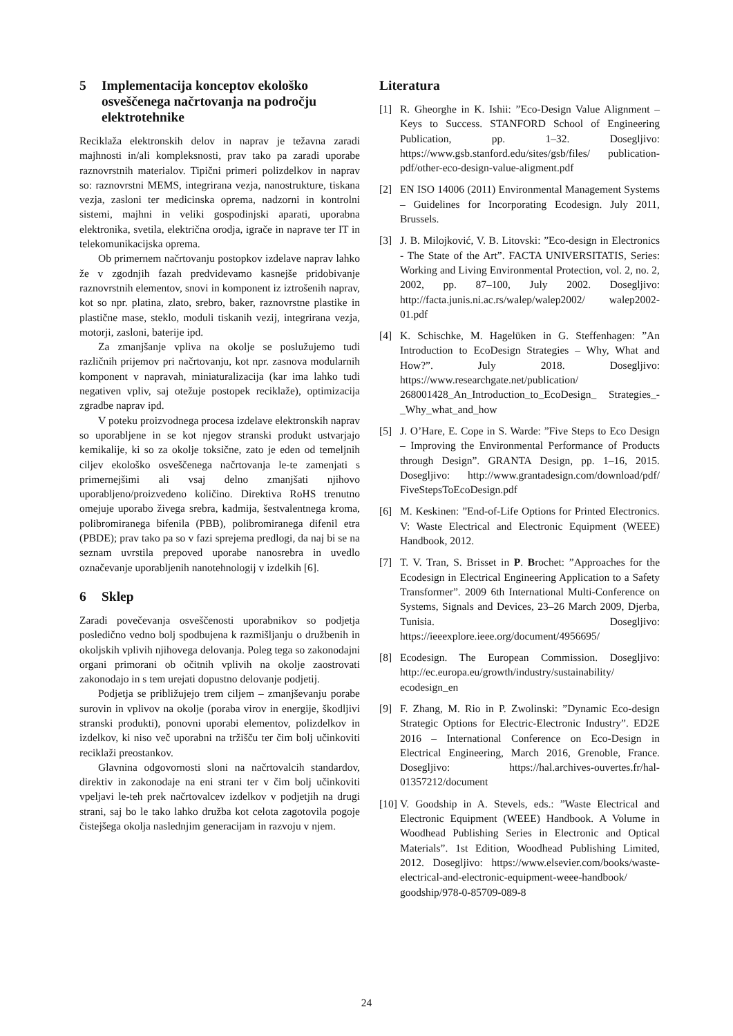5 Implementacija konceptov ekološko osveščenega načrtovanja na področju elektrotehnike
Recikla­ža elektronskih delov in naprav je težavna zaradi majhnosti in/ali kompleksnosti, prav tako pa zaradi uporabe raznovrstnih materialov. Tipični primeri polizdelkov in naprav so: raznovrstni MEMS, integrirana vezja, nanostrukture, tiskana vezja, zasloni ter medicinska oprema, nadzorni in kontrolni sistemi, majhni in veliki gospodinjski aparati, uporabna elektronika, svetila, električna orodja, igrače in naprave ter IT in telekomunikacijska oprema.
Ob primernem načrtovanju postopkov izdelave naprav lahko že v zgodnjih fazah predvidevamo kasnejše pridobivanje raznovrstnih elementov, snovi in komponent iz iztrošenih naprav, kot so npr. platina, zlato, srebro, baker, raznovrstne plastike in plastične mase, steklo, moduli tiskanih vezij, integrirana vezja, motorji, zasloni, baterije ipd.
Za zmanjšanje vpliva na okolje se poslužujemo tudi različnih prijemov pri načrtovanju, kot npr. zasnova modularnih komponent v napravah, miniaturalizacija (kar ima lahko tudi negativen vpliv, saj otežuje postopek reciklaže), optimizacija zgradbe naprav ipd.
V poteku proizvodnega procesa izdelave elektronskih naprav so uporabljene in se kot njegov stranski produkt ustvarjajo kemikalije, ki so za okolje toksične, zato je eden od temeljnih ciljev ekološko osveščenega načrtovanja le-te zamenjati s primernejšimi ali vsaj delno zmanjšati njihovo uporabljeno/proizvedeno količino. Direktiva RoHS trenutno omejuje uporabo živega srebra, kadmija, šestvalentnega kroma, polibromiranega bifenila (PBB), polibromiranega difenil etra (PBDE); prav tako pa so v fazi sprejema predlogi, da naj bi se na seznam uvrstila prepoved uporabe nanosrebra in uvedlo označevanje uporabljenih nanotehnologij v izdelkih [6].
6 Sklep
Zaradi povečevanja osveščenosti uporabnikov so podjetja posledično vedno bolj spodbujena k razmišljanju o družbenih in okoljskih vplivih njihovega delovanja. Poleg tega so zakonodajni organi primorani ob očitnih vplivih na okolje zaostrovati zakonodajo in s tem urejati dopustno delovanje podjetij.
Podjetja se približujejo trem ciljem – zmanjševanju porabe surovin in vplivov na okolje (poraba virov in energije, škodljivi stranski produkti), ponovni uporabi elementov, polizdelkov in izdelkov, ki niso več uporabni na tržišču ter čim bolj učinkoviti reciklaži preostankov.
Glavnina odgovornosti sloni na načrtovalcih standardov, direktiv in zakonodaje na eni strani ter v čim bolj učinkoviti vpeljavi le-teh prek načrtovalcev izdelkov v podjetjih na drugi strani, saj bo le tako lahko družba kot celota zagotovila pogoje čistejšega okolja naslednjim generacijam in razvoju v njem.
Literatura
[1] R. Gheorghe in K. Ishii: ”Eco-Design Value Alignment – Keys to Success. STANFORD School of Engineering Publication, pp. 1–32. Dosegljivo: https://www.gsb.stanford.edu/sites/gsb/files/ publication-pdf/other-eco-design-value-aligment.pdf
[2] EN ISO 14006 (2011) Environmental Management Systems – Guidelines for Incorporating Ecodesign. July 2011, Brussels.
[3] J. B. Milojković, V. B. Litovski: ”Eco-design in Electronics - The State of the Art”. FACTA UNIVERSITATIS, Series: Working and Living Environmental Protection, vol. 2, no. 2, 2002, pp. 87–100, July 2002. Dosegljivo: http://facta.junis.ni.ac.rs/walep/walep2002/ walep2002-01.pdf
[4] K. Schischke, M. Hagelüken in G. Steffenhagen: ”An Introduction to EcoDesign Strategies – Why, What and How?”. July 2018. Dosegljivo: https://www.researchgate.net/publication/ 268001428_An_Introduction_to_EcoDesign_ Strategies_-_Why_what_and_how
[5] J. O’Hare, E. Cope in S. Warde: ”Five Steps to Eco Design – Improving the Environmental Performance of Products through Design”. GRANTA Design, pp. 1–16, 2015. Dosegljivo: http://www.grantadesign.com/download/pdf/ FiveStepsToEcoDesign.pdf
[6] M. Keskinen: ”End-of-Life Options for Printed Electronics. V: Waste Electrical and Electronic Equipment (WEEE) Handbook, 2012.
[7] T. V. Tran, S. Brisset in P. Brochet: ”Approaches for the Ecodesign in Electrical Engineering Application to a Safety Transformer”. 2009 6th International Multi-Conference on Systems, Signals and Devices, 23–26 March 2009, Djerba, Tunisia. Dosegljivo: https://ieeexplore.ieee.org/document/4956695/
[8] Ecodesign. The European Commission. Dosegljivo: http://ec.europa.eu/growth/industry/sustainability/ ecodesign_en
[9] F. Zhang, M. Rio in P. Zwolinski: ”Dynamic Eco-design Strategic Options for Electric-Electronic Industry”. ED2E 2016 – International Conference on Eco-Design in Electrical Engineering, March 2016, Grenoble, France. Dosegljivo: https://hal.archives-ouvertes.fr/hal-01357212/document
[10]
V. Goodship in A. Stevels, eds.: ”Waste Electrical and Electronic Equipment (WEEE) Handbook. A Volume in Woodhead Publishing Series in Electronic and Optical Materials”. 1st Edition, Woodhead Publishing Limited, 2012. Dosegljivo: https://www.elsevier.com/books/waste-electrical-and-electronic-equipment-weee-handbook/ goodship/978-0-85709-089-8
24